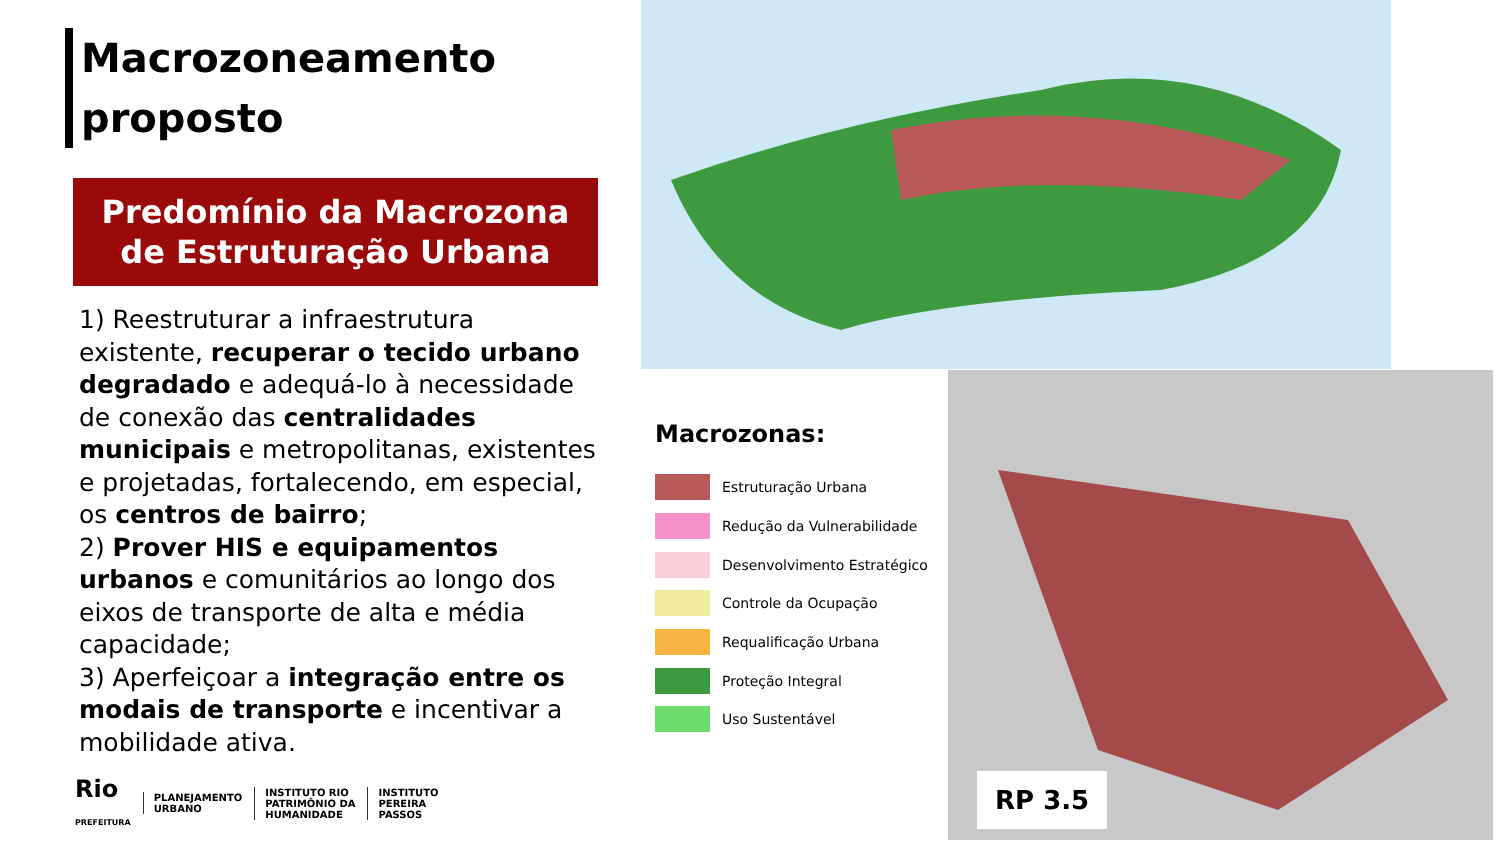Macrozoneamento proposto
Predomínio da Macrozona de Estruturação Urbana
1) Reestruturar a infraestrutura existente, recuperar o tecido urbano degradado e adequá-lo à necessidade de conexão das centralidades municipais e metropolitanas, existentes e projetadas, fortalecendo, em especial, os centros de bairro;
2) Prover HIS e equipamentos urbanos e comunitários ao longo dos eixos de transporte de alta e média capacidade;
3) Aperfeiçoar a integração entre os modais de transporte e incentivar a mobilidade ativa.
Macrozonas:
Estruturação Urbana
Redução da Vulnerabilidade
Desenvolvimento Estratégico
Controle da Ocupação
Requalificação Urbana
Proteção Integral
Uso Sustentável
RP 3.5
Rio
PREFEITURA
PLANEJAMENTO
URBANO
INSTITUTO RIO
PATRIMÔNIO DA
HUMANIDADE
INSTITUTO
PEREIRA
PASSOS